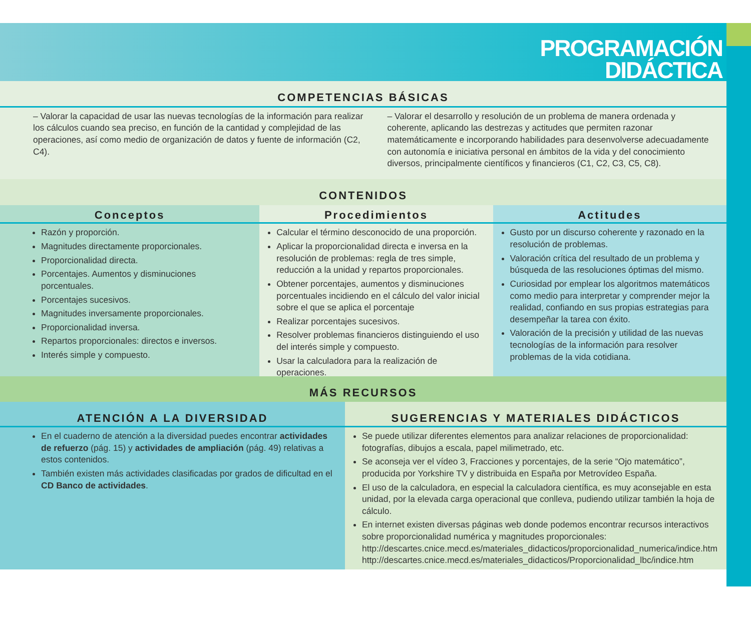PROGRAMACIÓN
DIDÁCTICA
COMPETENCIAS BÁSICAS
– Valorar la capacidad de usar las nuevas tecnologías de la información para realizar los cálculos cuando sea preciso, en función de la cantidad y complejidad de las operaciones, así como medio de organización de datos y fuente de información (C2, C4).
– Valorar el desarrollo y resolución de un problema de manera ordenada y coherente, aplicando las destrezas y actitudes que permiten razonar matemáticamente e incorporando habilidades para desenvolverse adecuadamente con autonomía e iniciativa personal en ámbitos de la vida y del conocimiento diversos, principalmente científicos y financieros (C1, C2, C3, C5, C8).
CONTENIDOS
Conceptos
Razón y proporción.
Magnitudes directamente proporcionales.
Proporcionalidad directa.
Porcentajes. Aumentos y disminuciones porcentuales.
Porcentajes sucesivos.
Magnitudes inversamente proporcionales.
Proporcionalidad inversa.
Repartos proporcionales: directos e inversos.
Interés simple y compuesto.
Procedimientos
Calcular el término desconocido de una proporción.
Aplicar la proporcionalidad directa e inversa en la resolución de problemas: regla de tres simple, reducción a la unidad y repartos proporcionales.
Obtener porcentajes, aumentos y disminuciones porcentuales incidiendo en el cálculo del valor inicial sobre el que se aplica el porcentaje
Realizar porcentajes sucesivos.
Resolver problemas financieros distinguiendo el uso del interés simple y compuesto.
Usar la calculadora para la realización de operaciones.
Actitudes
Gusto por un discurso coherente y razonado en la resolución de problemas.
Valoración crítica del resultado de un problema y búsqueda de las resoluciones óptimas del mismo.
Curiosidad por emplear los algoritmos matemáticos como medio para interpretar y comprender mejor la realidad, confiando en sus propias estrategias para desempeñar la tarea con éxito.
Valoración de la precisión y utilidad de las nuevas tecnologías de la información para resolver problemas de la vida cotidiana.
MÁS RECURSOS
ATENCIÓN A LA DIVERSIDAD
En el cuaderno de atención a la diversidad puedes encontrar actividades de refuerzo (pág. 15) y actividades de ampliación (pág. 49) relativas a estos contenidos.
También existen más actividades clasificadas por grados de dificultad en el CD Banco de actividades.
SUGERENCIAS Y MATERIALES DIDÁCTICOS
Se puede utilizar diferentes elementos para analizar relaciones de proporcionalidad: fotografías, dibujos a escala, papel milimetrado, etc.
Se aconseja ver el vídeo 3, Fracciones y porcentajes, de la serie “Ojo matemático”, producida por Yorkshire TV y distribuida en España por Metrovídeo España.
El uso de la calculadora, en especial la calculadora científica, es muy aconsejable en esta unidad, por la elevada carga operacional que conlleva, pudiendo utilizar también la hoja de cálculo.
En internet existen diversas páginas web donde podemos encontrar recursos interactivos sobre proporcionalidad numérica y magnitudes proporcionales:
http://descartes.cnice.mecd.es/materiales_didacticos/proporcionalidad_numerica/indice.htm
http://descartes.cnice.mecd.es/materiales_didacticos/Proporcionalidad_lbc/indice.htm